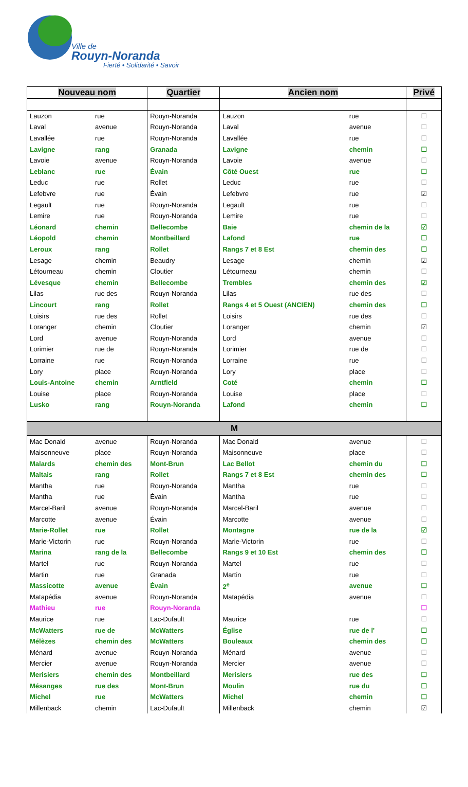Ville de
Rouyn-Noranda
Fierté • Solidarité • Savoir
| Nouveau nom | | Quartier | Ancien nom | | Privé |
| --- | --- | --- | --- | --- | --- |
| Lauzon | rue | Rouyn-Noranda | Lauzon | rue | ☐ |
| Laval | avenue | Rouyn-Noranda | Laval | avenue | ☐ |
| Lavallée | rue | Rouyn-Noranda | Lavallée | rue | ☐ |
| Lavigne | rang | Granada | Lavigne | chemin | ☐ |
| Lavoie | avenue | Rouyn-Noranda | Lavoie | avenue | ☐ |
| Leblanc | rue | Évain | Côté Ouest | rue | ☐ |
| Leduc | rue | Rollet | Leduc | rue | ☐ |
| Lefebvre | rue | Évain | Lefebvre | rue | ☑ |
| Legault | rue | Rouyn-Noranda | Legault | rue | ☐ |
| Lemire | rue | Rouyn-Noranda | Lemire | rue | ☐ |
| Léonard | chemin | Bellecombe | Baie | chemin de la | ☑ |
| Léopold | chemin | Montbeillard | Lafond | rue | ☐ |
| Leroux | rang | Rollet | Rangs 7 et 8 Est | chemin des | ☐ |
| Lesage | chemin | Beaudry | Lesage | chemin | ☑ |
| Létourneau | chemin | Cloutier | Létourneau | chemin | ☐ |
| Lévesque | chemin | Bellecombe | Trembles | chemin des | ☑ |
| Lilas | rue des | Rouyn-Noranda | Lilas | rue des | ☐ |
| Lincourt | rang | Rollet | Rangs 4 et 5 Ouest (ANCIEN) | chemin des | ☐ |
| Loisirs | rue des | Rollet | Loisirs | rue des | ☐ |
| Loranger | chemin | Cloutier | Loranger | chemin | ☑ |
| Lord | avenue | Rouyn-Noranda | Lord | avenue | ☐ |
| Lorimier | rue de | Rouyn-Noranda | Lorimier | rue de | ☐ |
| Lorraine | rue | Rouyn-Noranda | Lorraine | rue | ☐ |
| Lory | place | Rouyn-Noranda | Lory | place | ☐ |
| Louis-Antoine | chemin | Arntfield | Coté | chemin | ☐ |
| Louise | place | Rouyn-Noranda | Louise | place | ☐ |
| Lusko | rang | Rouyn-Noranda | Lafond | chemin | ☐ |
| M | | | | | |
| Mac Donald | avenue | Rouyn-Noranda | Mac Donald | avenue | ☐ |
| Maisonneuve | place | Rouyn-Noranda | Maisonneuve | place | ☐ |
| Malards | chemin des | Mont-Brun | Lac Bellot | chemin du | ☐ |
| Maltais | rang | Rollet | Rangs 7 et 8 Est | chemin des | ☐ |
| Mantha | rue | Rouyn-Noranda | Mantha | rue | ☐ |
| Mantha | rue | Évain | Mantha | rue | ☐ |
| Marcel-Baril | avenue | Rouyn-Noranda | Marcel-Baril | avenue | ☐ |
| Marcotte | avenue | Évain | Marcotte | avenue | ☐ |
| Marie-Rollet | rue | Rollet | Montagne | rue de la | ☑ |
| Marie-Victorin | rue | Rouyn-Noranda | Marie-Victorin | rue | ☐ |
| Marina | rang de la | Bellecombe | Rangs 9 et 10 Est | chemin des | ☐ |
| Martel | rue | Rouyn-Noranda | Martel | rue | ☐ |
| Martin | rue | Granada | Martin | rue | ☐ |
| Massicotte | avenue | Évain | 2<sup>e</sup> | avenue | ☐ |
| Matapédia | avenue | Rouyn-Noranda | Matapédia | avenue | ☐ |
| Mathieu | rue | Rouyn-Noranda | | | ☐ |
| Maurice | rue | Lac-Dufault | Maurice | rue | ☐ |
| McWatters | rue de | McWatters | Église | rue de l' | ☐ |
| Mélèzes | chemin des | McWatters | Bouleaux | chemin des | ☐ |
| Ménard | avenue | Rouyn-Noranda | Ménard | avenue | ☐ |
| Mercier | avenue | Rouyn-Noranda | Mercier | avenue | ☐ |
| Merisiers | chemin des | Montbeillard | Merisiers | rue des | ☐ |
| Mésanges | rue des | Mont-Brun | Moulin | rue du | ☐ |
| Michel | rue | McWatters | Michel | chemin | ☐ |
| Millenback | chemin | Lac-Dufault | Millenback | chemin | ☑ |